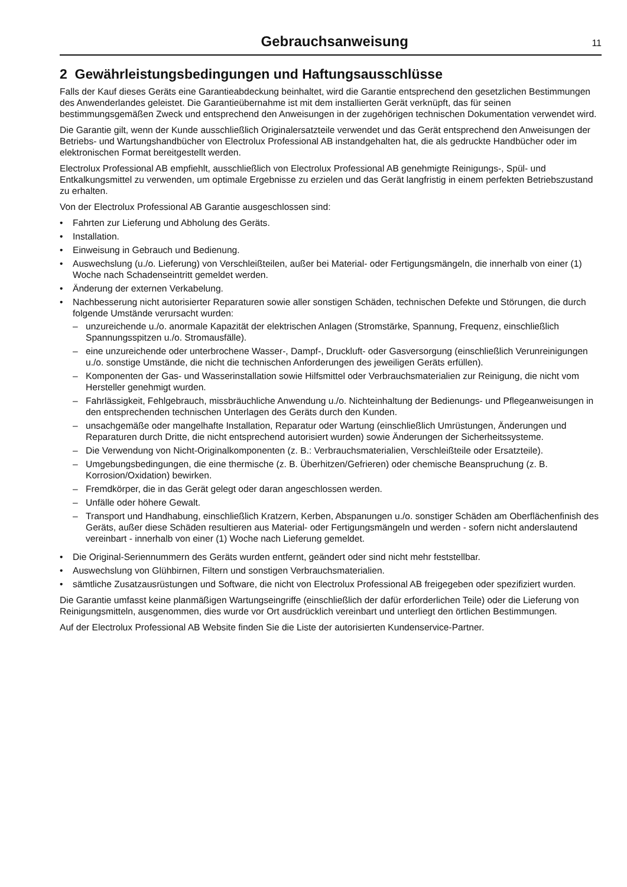Gebrauchsanweisung 11
2 Gewährleistungsbedingungen und Haftungsausschlüsse
Falls der Kauf dieses Geräts eine Garantieabdeckung beinhaltet, wird die Garantie entsprechend den gesetzlichen Bestimmungen des Anwenderlandes geleistet. Die Garantieübernahme ist mit dem installierten Gerät verknüpft, das für seinen bestimmungsgemäßen Zweck und entsprechend den Anweisungen in der zugehörigen technischen Dokumentation verwendet wird.
Die Garantie gilt, wenn der Kunde ausschließlich Originalersatzteile verwendet und das Gerät entsprechend den Anweisungen der Betriebs- und Wartungshandbücher von Electrolux Professional AB instandgehalten hat, die als gedruckte Handbücher oder im elektronischen Format bereitgestellt werden.
Electrolux Professional AB empfiehlt, ausschließlich von Electrolux Professional AB genehmigte Reinigungs-, Spül- und Entkalkungsmittel zu verwenden, um optimale Ergebnisse zu erzielen und das Gerät langfristig in einem perfekten Betriebszustand zu erhalten.
Von der Electrolux Professional AB Garantie ausgeschlossen sind:
• Fahrten zur Lieferung und Abholung des Geräts.
• Installation.
• Einweisung in Gebrauch und Bedienung.
• Auswechslung (u./o. Lieferung) von Verschleißteilen, außer bei Material- oder Fertigungsmängeln, die innerhalb von einer (1) Woche nach Schadenseintritt gemeldet werden.
• Änderung der externen Verkabelung.
• Nachbesserung nicht autorisierter Reparaturen sowie aller sonstigen Schäden, technischen Defekte und Störungen, die durch folgende Umstände verursacht wurden:
– unzureichende u./o. anormale Kapazität der elektrischen Anlagen (Stromstärke, Spannung, Frequenz, einschließlich Spannungsspitzen u./o. Stromausfälle).
– eine unzureichende oder unterbrochene Wasser-, Dampf-, Druckluft- oder Gasversorgung (einschließlich Verunreinigungen u./o. sonstige Umstände, die nicht die technischen Anforderungen des jeweiligen Geräts erfüllen).
– Komponenten der Gas- und Wasserinstallation sowie Hilfsmittel oder Verbrauchsmaterialien zur Reinigung, die nicht vom Hersteller genehmigt wurden.
– Fahrlässigkeit, Fehlgebrauch, missbräuchliche Anwendung u./o. Nichteinhaltung der Bedienungs- und Pflegeanweisungen in den entsprechenden technischen Unterlagen des Geräts durch den Kunden.
– unsachgemäße oder mangelhafte Installation, Reparatur oder Wartung (einschließlich Umrüstungen, Änderungen und Reparaturen durch Dritte, die nicht entsprechend autorisiert wurden) sowie Änderungen der Sicherheitssysteme.
– Die Verwendung von Nicht-Originalkomponenten (z. B.: Verbrauchsmaterialien, Verschleißteile oder Ersatzteile).
– Umgebungsbedingungen, die eine thermische (z. B. Überhitzen/Gefrieren) oder chemische Beanspruchung (z. B. Korrosion/Oxidation) bewirken.
– Fremdkörper, die in das Gerät gelegt oder daran angeschlossen werden.
– Unfälle oder höhere Gewalt.
– Transport und Handhabung, einschließlich Kratzern, Kerben, Abspanungen u./o. sonstiger Schäden am Oberflächenfinish des Geräts, außer diese Schäden resultieren aus Material- oder Fertigungsmängeln und werden - sofern nicht anderslautend vereinbart - innerhalb von einer (1) Woche nach Lieferung gemeldet.
• Die Original-Seriennummern des Geräts wurden entfernt, geändert oder sind nicht mehr feststellbar.
• Auswechslung von Glühbirnen, Filtern und sonstigen Verbrauchsmaterialien.
• sämtliche Zusatzausrüstungen und Software, die nicht von Electrolux Professional AB freigegeben oder spezifiziert wurden.
Die Garantie umfasst keine planmäßigen Wartungseingriffe (einschließlich der dafür erforderlichen Teile) oder die Lieferung von Reinigungsmitteln, ausgenommen, dies wurde vor Ort ausdrücklich vereinbart und unterliegt den örtlichen Bestimmungen.
Auf der Electrolux Professional AB Website finden Sie die Liste der autorisierten Kundenservice-Partner.